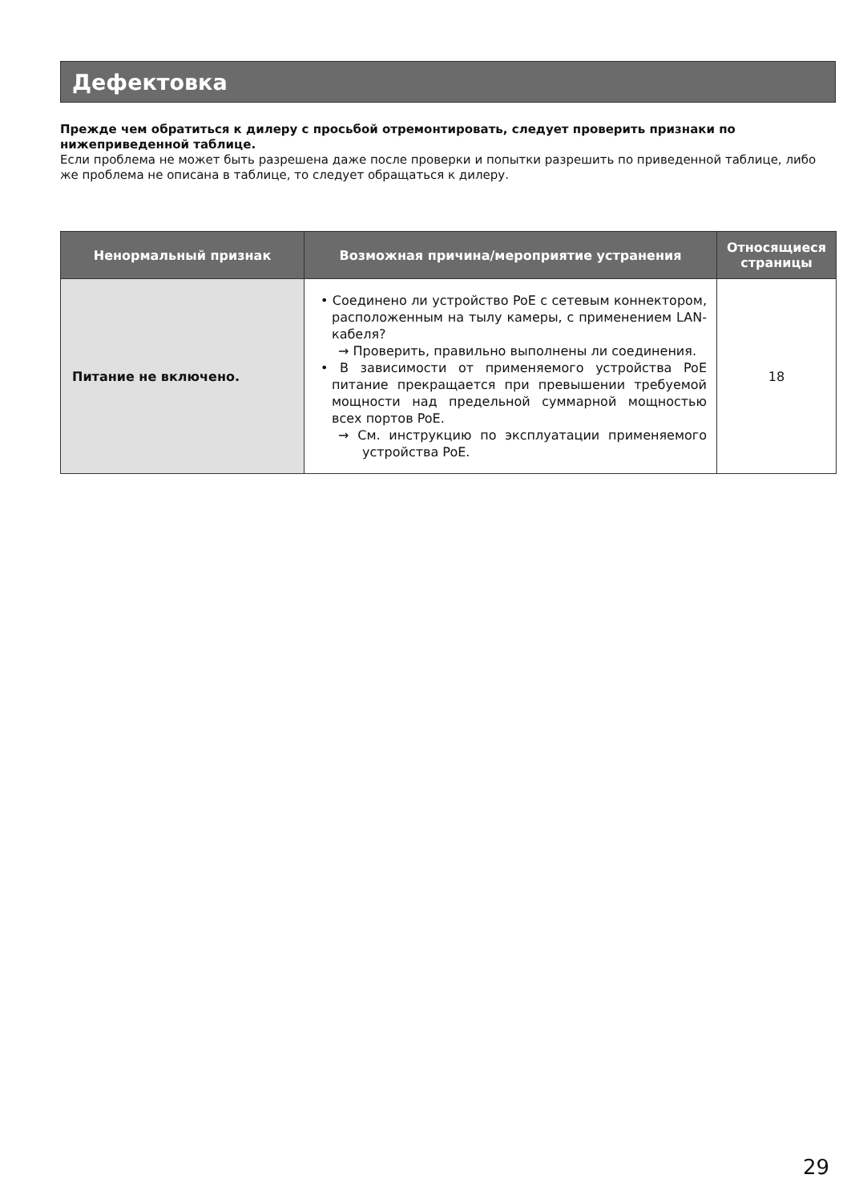Дефектовка
Прежде чем обратиться к дилеру с просьбой отремонтировать, следует проверить признаки по нижеприведенной таблице.
Если проблема не может быть разрешена даже после проверки и попытки разрешить по приведенной таблице, либо же проблема не описана в таблице, то следует обращаться к дилеру.
| Ненормальный признак | Возможная причина/мероприятие устранения | Относящиеся страницы |
| --- | --- | --- |
| Питание не включено. | • Соединено ли устройство PoE с сетевым коннектором, расположенным на тылу камеры, с применением LAN-кабеля? → Проверить, правильно выполнены ли соединения. • В зависимости от применяемого устройства PoE питание прекращается при превышении требуемой мощности над предельной суммарной мощностью всех портов PoE. → См. инструкцию по эксплуатации применяемого устройства PoE. | 18 |
29